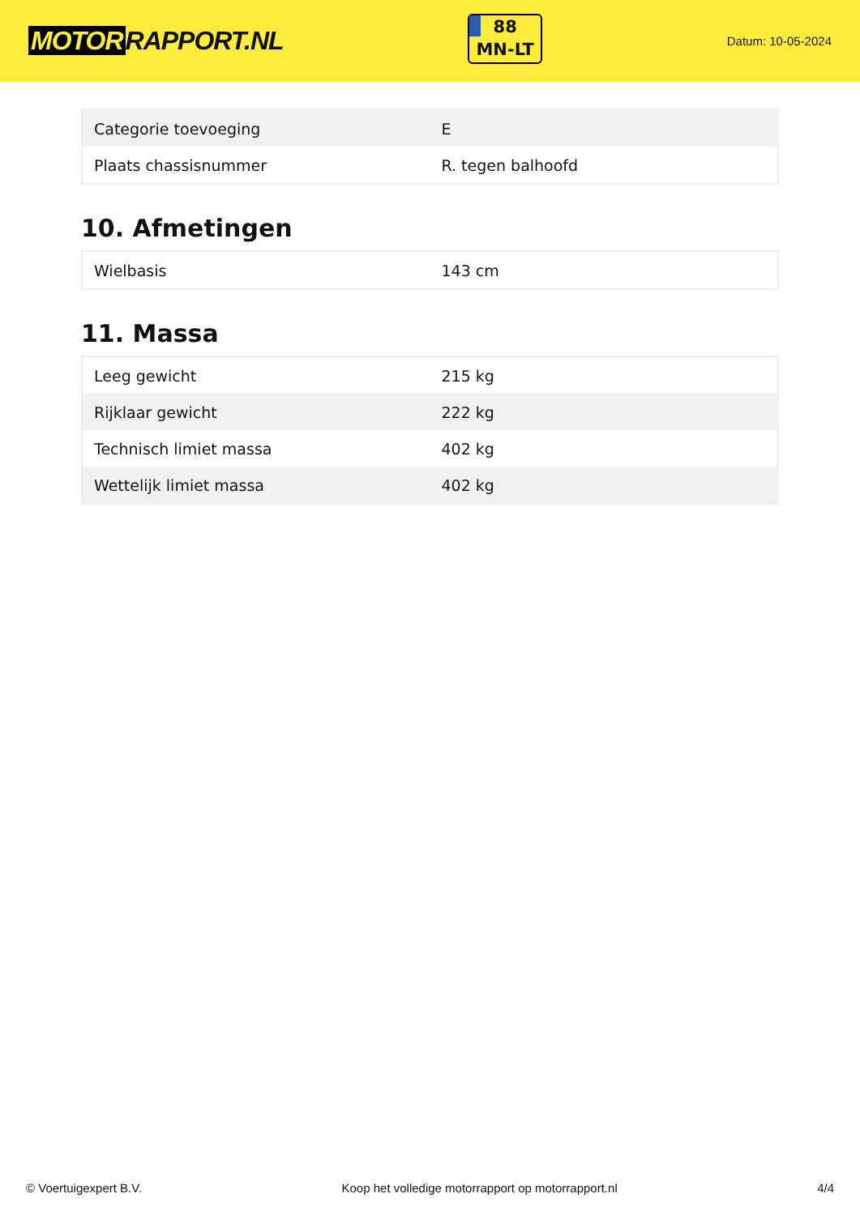MOTOR RAPPORT.NL
88
MN-LT
Datum: 10-05-2024
| Categorie toevoeging | E |
| Plaats chassisnummer | R. tegen balhoofd |
10. Afmetingen
| Wielbasis | 143 cm |
11. Massa
| Leeg gewicht | 215 kg |
| Rijklaar gewicht | 222 kg |
| Technisch limiet massa | 402 kg |
| Wettelijk limiet massa | 402 kg |
© Voertuigexpert B.V. Koop het volledige motorrapport op motorrapport.nl 4/4